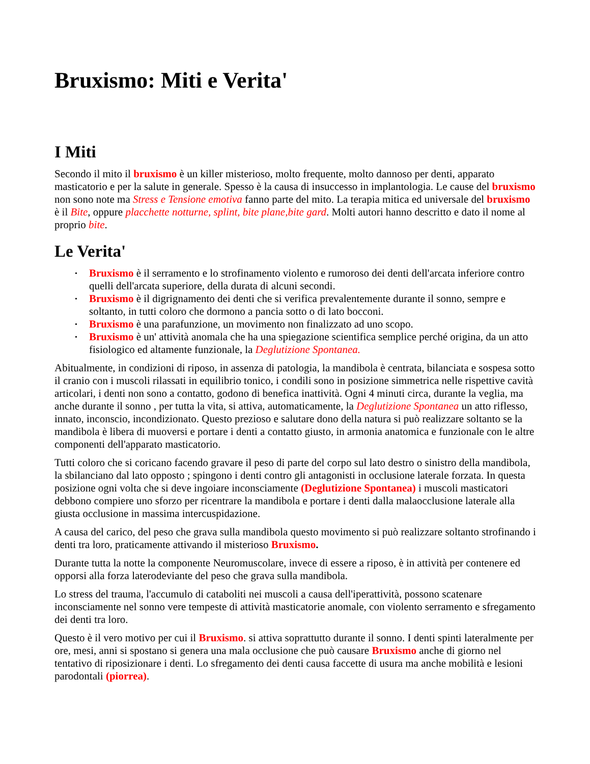Bruxismo: Miti e Verita'
I Miti
Secondo il mito il bruxismo è un killer misterioso, molto frequente, molto dannoso per denti, apparato masticatorio e per la salute in generale. Spesso è la causa di insuccesso in implantologia. Le cause del bruxismo non sono note ma Stress e Tensione emotiva fanno parte del mito. La terapia mitica ed universale del bruxismo è il Bite, oppure placchette notturne, splint, bite plane,bite gard. Molti autori hanno descritto e dato il nome al proprio bite.
Le Verita'
• Bruxismo è il serramento e lo strofinamento violento e rumoroso dei denti dell'arcata inferiore contro quelli dell'arcata superiore, della durata di alcuni secondi.
• Bruxismo è il digrignamento dei denti che si verifica prevalentemente durante il sonno, sempre e soltanto, in tutti coloro che dormono a pancia sotto o di lato bocconi.
• Bruxismo è una parafunzione, un movimento non finalizzato ad uno scopo.
• Bruxismo è un' attività anomala che ha una spiegazione scientifica semplice perché origina, da un atto fisiologico ed altamente funzionale, la Deglutizione Spontanea.
Abitualmente, in condizioni di riposo, in assenza di patologia, la mandibola è centrata, bilanciata e sospesa sotto il cranio con i muscoli rilassati in equilibrio tonico, i condili sono in posizione simmetrica nelle rispettive cavità articolari, i denti non sono a contatto, godono di benefica inattività. Ogni 4 minuti circa, durante la veglia, ma anche durante il sonno , per tutta la vita, si attiva, automaticamente, la Deglutizione Spontanea un atto riflesso, innato, inconscio, incondizionato. Questo prezioso e salutare dono della natura si può realizzare soltanto se la mandibola è libera di muoversi e portare i denti a contatto giusto, in armonia anatomica e funzionale con le altre componenti dell'apparato masticatorio.
Tutti coloro che si coricano facendo gravare il peso di parte del corpo sul lato destro o sinistro della mandibola, la sbilanciano dal lato opposto ; spingono i denti contro gli antagonisti in occlusione laterale forzata. In questa posizione ogni volta che si deve ingoiare inconsciamente (Deglutizione Spontanea) i muscoli masticatori debbono compiere uno sforzo per ricentrare la mandibola e portare i denti dalla malaocclusione laterale alla giusta occlusione in massima intercuspidazione.
A causa del carico, del peso che grava sulla mandibola questo movimento si può realizzare soltanto strofinando i denti tra loro, praticamente attivando il misterioso Bruxismo.
Durante tutta la notte la componente Neuromuscolare, invece di essere a riposo, è in attività per contenere ed opporsi alla forza laterodeviante del peso che grava sulla mandibola.
Lo stress del trauma, l'accumulo di cataboliti nei muscoli a causa dell'iperattività, possono scatenare inconsciamente nel sonno vere tempeste di attività masticatorie anomale, con violento serramento e sfregamento dei denti tra loro.
Questo è il vero motivo per cui il Bruxismo. si attiva soprattutto durante il sonno. I denti spinti lateralmente per ore, mesi, anni si spostano si genera una mala occlusione che può causare Bruxismo anche di giorno nel tentativo di riposizionare i denti. Lo sfregamento dei denti causa faccette di usura ma anche mobilità e lesioni parodontali (piorrea).